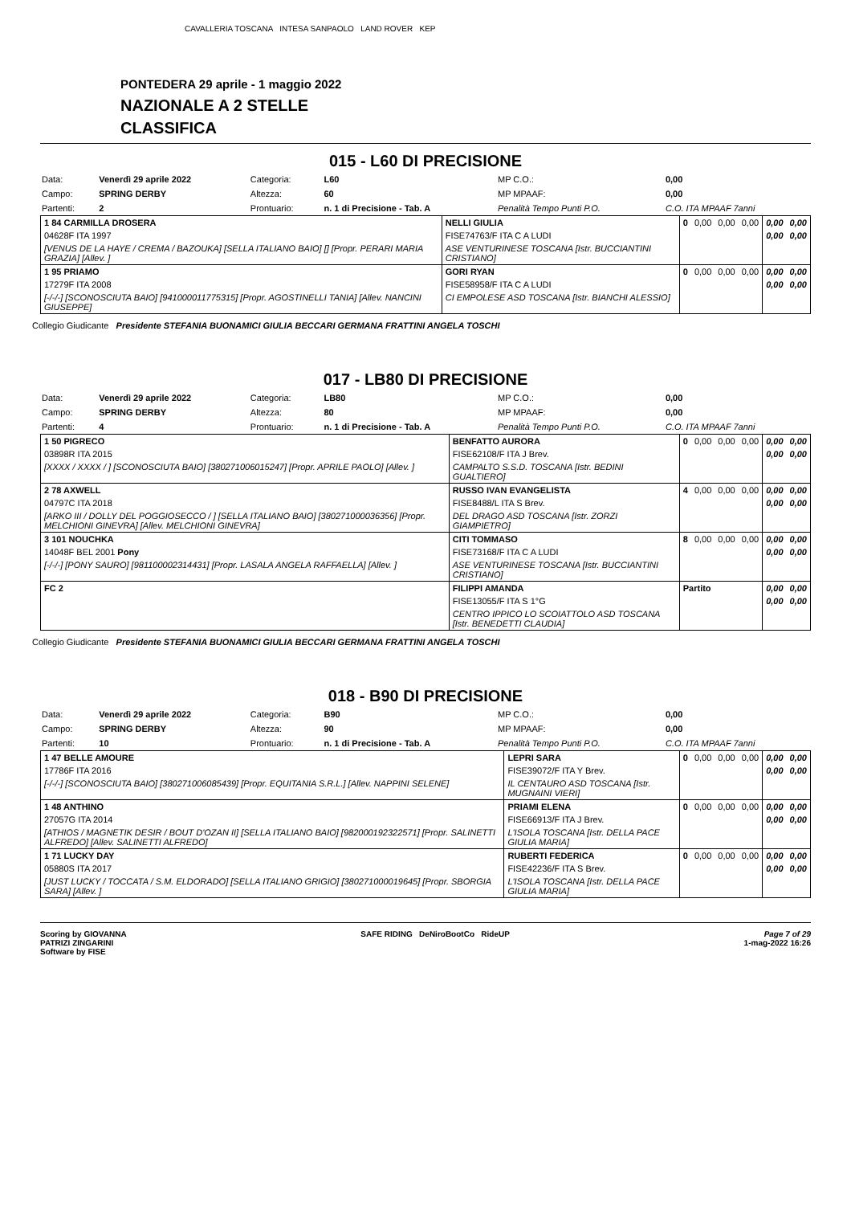CAVALLERIA TOSCANA INTESA SANPAOLO LAND ROVER KEP
PONTEDERA 29 aprile - 1 maggio 2022
NAZIONALE A 2 STELLE
CLASSIFICA
015 - L60 DI PRECISIONE
| Data: | Venerdì 29 aprile 2022 | Categoria: | L60 | MP C.O.: | 0,00 |
| Campo: | SPRING DERBY | Altezza: | 60 | MP MPAAF: | 0,00 |
| Partenti: | 2 | Prontuario: | n. 1 di Precisione - Tab. A | Penalità Tempo Punti P.O. | C.O. ITA MPAAF 7anni |
| 1 84 CARMILLA DROSERA | NELLI GIULIA | 0 | 0,00 | 0,00 | 0,00 | 0,00 | 0,00 |
| 04628F ITA 1997 | FISE74763/F ITA C A LUDI | | | | | 0,00 | 0,00 |
| [VENUS DE LA HAYE / CREMA / BAZOUKA] [SELLA ITALIANO BAIO] [] [Propr. PERARI MARIA GRAZIA] [Allev. ] | ASE VENTURINESE TOSCANA [Istr. BUCCIANTINI CRISTIANO] | | | | | | |
| 1 95 PRIAMO | GORI RYAN | 0 | 0,00 | 0,00 | 0,00 | 0,00 | 0,00 |
| 17279F ITA 2008 | FISE58958/F ITA C A LUDI | | | | | 0,00 | 0,00 |
| [-/-/-] [SCONOSCIUTA BAIO] [941000011775315] [Propr. AGOSTINELLI TANIA] [Allev. NANCINI GIUSEPPE] | CI EMPOLESE ASD TOSCANA [Istr. BIANCHI ALESSIO] | | | | | | |
Collegio Giudicante Presidente STEFANIA BUONAMICI GIULIA BECCARI GERMANA FRATTINI ANGELA TOSCHI
017 - LB80 DI PRECISIONE
| Data: | Venerdì 29 aprile 2022 | Categoria: | LB80 | MP C.O.: | 0,00 |
| Campo: | SPRING DERBY | Altezza: | 80 | MP MPAAF: | 0,00 |
| Partenti: | 4 | Prontuario: | n. 1 di Precisione - Tab. A | Penalità Tempo Punti P.O. | C.O. ITA MPAAF 7anni |
| 1 50 PIGRECO | BENFATTO AURORA | 0 | 0,00 | 0,00 | 0,00 | 0,00 | 0,00 |
| 03898R ITA 2015 | FISE62108/F ITA J Brev. | | | | | 0,00 | 0,00 |
| [XXXX / XXXX / ] [SCONOSCIUTA BAIO] [380271006015247] [Propr. APRILE PAOLO] [Allev. ] | CAMPALTO S.S.D. TOSCANA [Istr. BEDINI GUALTIERO] | | | | | | |
| 2 78 AXWELL | RUSSO IVAN EVANGELISTA | 4 | 0,00 | 0,00 | 0,00 | 0,00 | 0,00 |
| 04797C ITA 2018 | FISE8488/L ITA S Brev. | | | | | 0,00 | 0,00 |
| [ARKO III / DOLLY DEL POGGIOSECCO / ] [SELLA ITALIANO BAIO] [380271000036356] [Propr. MELCHIONI GINEVRA] [Allev. MELCHIONI GINEVRA] | DEL DRAGO ASD TOSCANA [Istr. ZORZI GIAMPIETRO] | | | | | | |
| 3 101 NOUCHKA | CITI TOMMASO | 8 | 0,00 | 0,00 | 0,00 | 0,00 | 0,00 |
| 14048F BEL 2001 Pony | FISE73168/F ITA C A LUDI | | | | | 0,00 | 0,00 |
| [-/-/-] [PONY SAURO] [981100002314431] [Propr. LASALA ANGELA RAFFAELLA] [Allev. ] | ASE VENTURINESE TOSCANA [Istr. BUCCIANTINI CRISTIANO] | | | | | | |
| FC 2 | FILIPPI AMANDA | Partito | | | | 0,00 | 0,00 |
| | FISE13055/F ITA S 1°G | | | | | 0,00 | 0,00 |
| | CENTRO IPPICO LO SCOIATTOLO ASD TOSCANA [Istr. BENEDETTI CLAUDIA] | | | | | | |
Collegio Giudicante Presidente STEFANIA BUONAMICI GIULIA BECCARI GERMANA FRATTINI ANGELA TOSCHI
018 - B90 DI PRECISIONE
| Data: | Venerdì 29 aprile 2022 | Categoria: | B90 | MP C.O.: | 0,00 |
| Campo: | SPRING DERBY | Altezza: | 90 | MP MPAAF: | 0,00 |
| Partenti: | 10 | Prontuario: | n. 1 di Precisione - Tab. A | Penalità Tempo Punti P.O. | C.O. ITA MPAAF 7anni |
| 1 47 BELLE AMOURE | LEPRI SARA | 0 | 0,00 | 0,00 | 0,00 | 0,00 | 0,00 |
| 17786F ITA 2016 | FISE39072/F ITA Y Brev. | | | | | 0,00 | 0,00 |
| [-/-/-] [SCONOSCIUTA BAIO] [380271006085439] [Propr. EQUITANIA S.R.L.] [Allev. NAPPINI SELENE] | IL CENTAURO ASD TOSCANA [Istr. MUGNAINI VIERI] | | | | | | |
| 1 48 ANTHINO | PRIAMI ELENA | 0 | 0,00 | 0,00 | 0,00 | 0,00 | 0,00 |
| 27057G ITA 2014 | FISE66913/F ITA J Brev. | | | | | 0,00 | 0,00 |
| [ATHIOS / MAGNETIK DESIR / BOUT D'OZAN II] [SELLA ITALIANO BAIO] [982000192322571] [Propr. SALINETTI ALFREDO] [Allev. SALINETTI ALFREDO] | L'ISOLA TOSCANA [Istr. DELLA PACE GIULIA MARIA] | | | | | | |
| 1 71 LUCKY DAY | RUBERTI FEDERICA | 0 | 0,00 | 0,00 | 0,00 | 0,00 | 0,00 |
| 05880S ITA 2017 | FISE42236/F ITA S Brev. | | | | | 0,00 | 0,00 |
| [JUST LUCKY / TOCCATA / S.M. ELDORADO] [SELLA ITALIANO GRIGIO] [380271000019645] [Propr. SBORGIA SARA] [Allev. ] | L'ISOLA TOSCANA [Istr. DELLA PACE GIULIA MARIA] | | | | | | |
Scoring by GIOVANNA
PATRIZI ZINGARINI
Software by FISE
SAFE RIDING DeNiroBootCo RideUP
Page 7 of 29
1-mag-2022 16:26